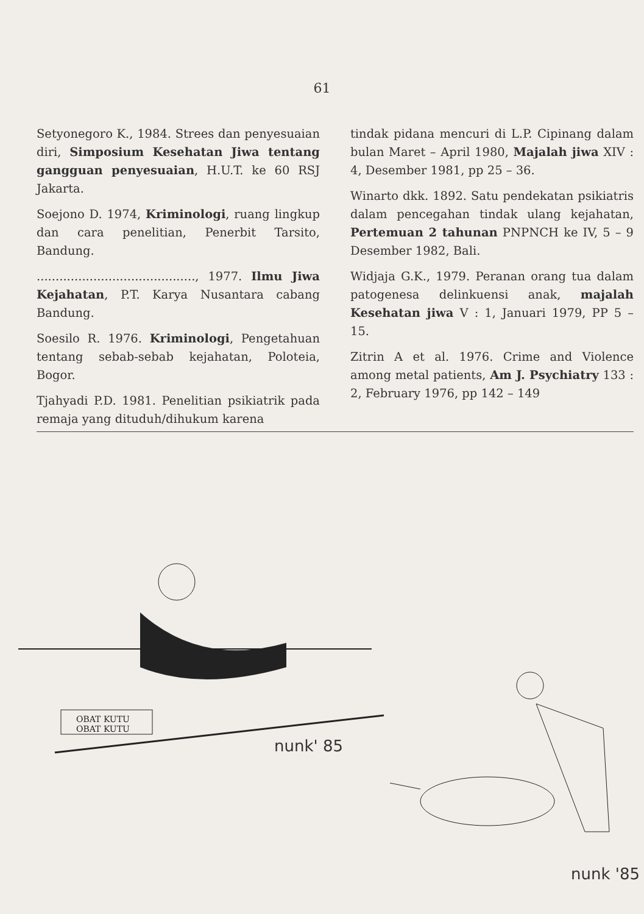61
Setyonegoro K., 1984. Strees dan penyesuaian diri, Simposium Kesehatan Jiwa tentang gangguan penyesuaian, H.U.T. ke 60 RSJ Jakarta.
Soejono D. 1974, Kriminologi, ruang lingkup dan cara penelitian, Penerbit Tarsito, Bandung.
.........................................., 1977. Ilmu Jiwa Kejahatan, P.T. Karya Nusantara cabang Bandung.
Soesilo R. 1976. Kriminologi, Pengetahuan tentang sebab-sebab kejahatan, Poloteia, Bogor.
Tjahyadi P.D. 1981. Penelitian psikiatrik pada remaja yang dituduh/dihukum karena
tindak pidana mencuri di L.P. Cipinang dalam bulan Maret – April 1980, Majalah jiwa XIV : 4, Desember 1981, pp 25 – 36.
Winarto dkk. 1892. Satu pendekatan psikiatris dalam pencegahan tindak ulang kejahatan, Pertemuan 2 tahunan PNPNCH ke IV, 5 – 9 Desember 1982, Bali.
Widjaja G.K., 1979. Peranan orang tua dalam patogenesa delinkuensi anak, majalah Kesehatan jiwa V : 1, Januari 1979, PP 5 – 15.
Zitrin A et al. 1976. Crime and Violence among metal patients, Am J. Psychiatry 133 : 2, February 1976, pp 142 – 149
OBAT KUTU
OBAT KUTU
nunk' 85
nunk '85